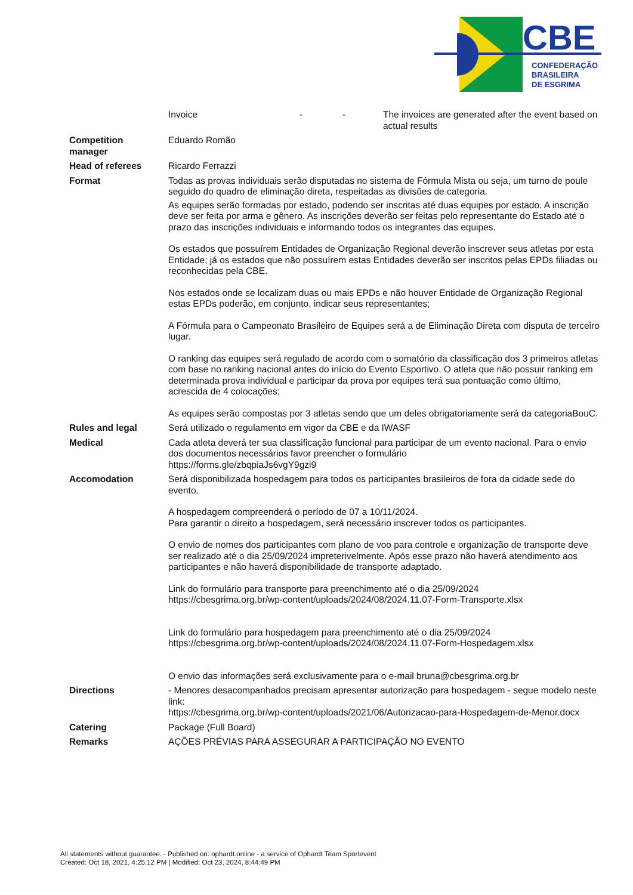CBE
CONFEDERAÇÃO
BRASILEIRA
DE ESGRIMA
| | Invoice - - The invoices are generated after the event based on actual results |
| Competition manager | Eduardo Romão |
| Head of referees | Ricardo Ferrazzi |
| Format | Todas as provas individuais serão disputadas no sistema de Fórmula Mista ou seja, um turno de poule seguido do quadro de eliminação direta, respeitadas as divisões de categoria. As equipes serão formadas por estado, podendo ser inscritas até duas equipes por estado. A inscrição deve ser feita por arma e gênero. As inscrições deverão ser feitas pelo representante do Estado até o prazo das inscrições individuais e informando todos os integrantes das equipes. Os estados que possuírem Entidades de Organização Regional deverão inscrever seus atletas por esta Entidade; já os estados que não possuírem estas Entidades deverão ser inscritos pelas EPDs filiadas ou reconhecidas pela CBE. Nos estados onde se localizam duas ou mais EPDs e não houver Entidade de Organização Regional estas EPDs poderão, em conjunto, indicar seus representantes; A Fórmula para o Campeonato Brasileiro de Equipes será a de Eliminação Direta com disputa de terceiro lugar. O ranking das equipes será regulado de acordo com o somatório da classificação dos 3 primeiros atletas com base no ranking nacional antes do início do Evento Esportivo. O atleta que não possuir ranking em determinada prova individual e participar da prova por equipes terá sua pontuação como último, acrescida de 4 colocações; As equipes serão compostas por 3 atletas sendo que um deles obrigatoriamente será da categoriaBouC. |
| Rules and legal | Será utilizado o regulamento em vigor da CBE e da IWASF |
| Medical | Cada atleta deverá ter sua classificação funcional para participar de um evento nacional. Para o envio dos documentos necessários favor preencher o formulário https://forms.gle/zbqpiaJs6vgY9gzi9 |
| Accomodation | Será disponibilizada hospedagem para todos os participantes brasileiros de fora da cidade sede do evento. A hospedagem compreenderá o período de 07 a 10/11/2024. Para garantir o direito a hospedagem, será necessário inscrever todos os participantes. O envio de nomes dos participantes com plano de voo para controle e organização de transporte deve ser realizado até o dia 25/09/2024 impreterivelmente. Após esse prazo não haverá atendimento aos participantes e não haverá disponibilidade de transporte adaptado. Link do formulário para transporte para preenchimento até o dia 25/09/2024 https://cbesgrima.org.br/wp-content/uploads/2024/08/2024.11.07-Form-Transporte.xlsx Link do formulário para hospedagem para preenchimento até o dia 25/09/2024 https://cbesgrima.org.br/wp-content/uploads/2024/08/2024.11.07-Form-Hospedagem.xlsx O envio das informações será exclusivamente para o e-mail bruna@cbesgrima.org.br |
| Directions | - Menores desacompanhados precisam apresentar autorização para hospedagem - segue modelo neste link: https://cbesgrima.org.br/wp-content/uploads/2021/06/Autorizacao-para-Hospedagem-de-Menor.docx |
| Catering | Package (Full Board) |
| Remarks | AÇÕES PRÉVIAS PARA ASSEGURAR A PARTICIPAÇÃO NO EVENTO |
All statements without guarantee. - Published on: ophardt.online - a service of Ophardt Team Sportevent
Created: Oct 18, 2021, 4:25:12 PM | Modified: Oct 23, 2024, 8:44:49 PM